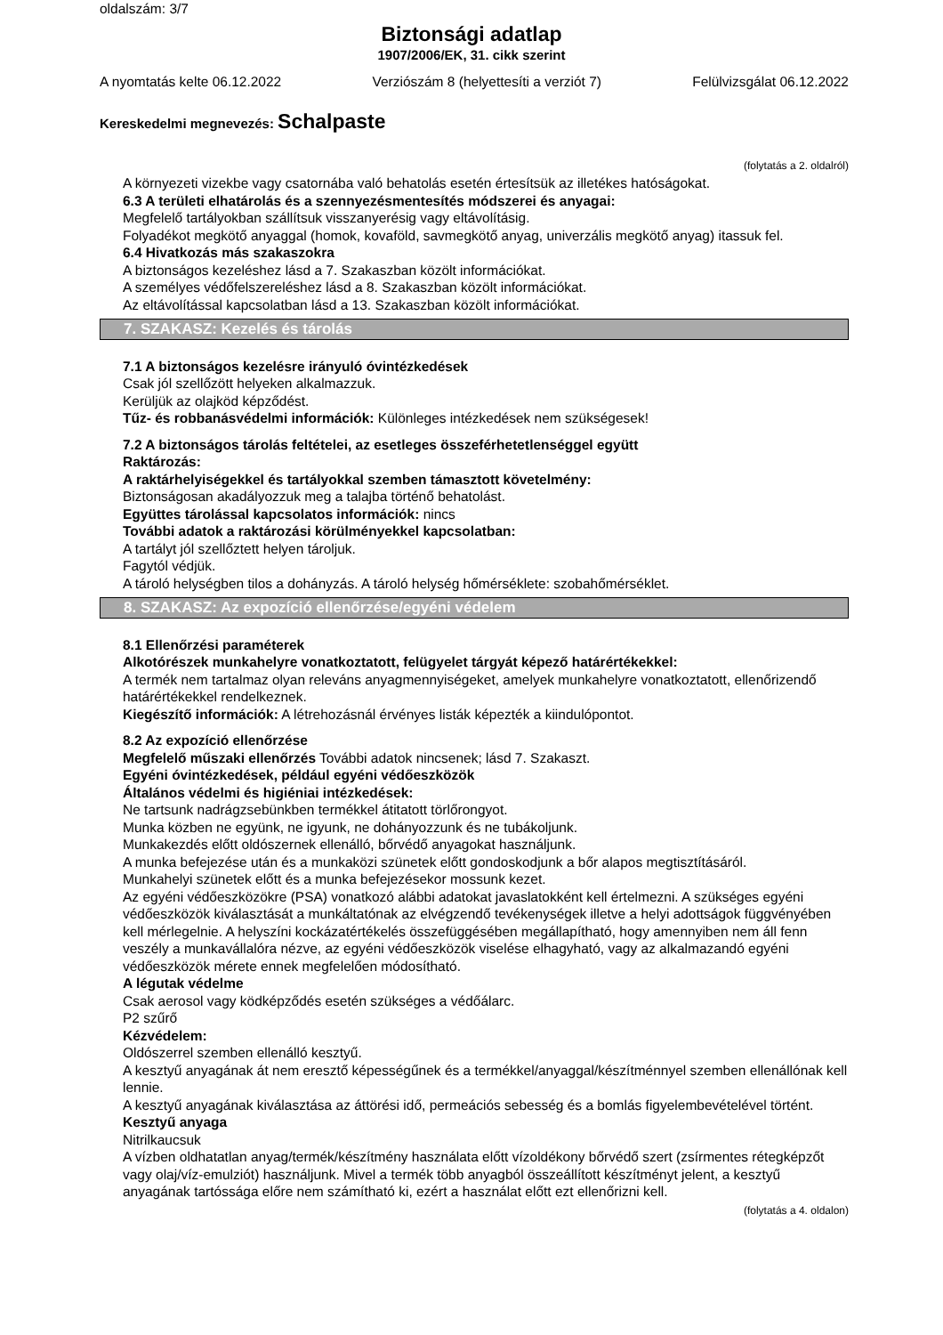oldalszám: 3/7
Biztonsági adatlap
1907/2006/EK, 31. cikk szerint
A nyomtatás kelte 06.12.2022 Verziószám 8 (helyettesíti a verziót 7) Felülvizsgálat 06.12.2022
Kereskedelmi megnevezés: Schalpaste
(folytatás a 2. oldalról)
A környezeti vizekbe vagy csatornába való behatolás esetén értesítsük az illetékes hatóságokat.
6.3 A területi elhatárolás és a szennyezésmentesítés módszerei és anyagai:
Megfelelő tartályokban szállítsuk visszanyerésig vagy eltávolításig.
Folyadékot megkötő anyaggal (homok, kovaföld, savmegkötő anyag, univerzális megkötő anyag) itassuk fel.
6.4 Hivatkozás más szakaszokra
A biztonságos kezeléshez lásd a 7. Szakaszban közölt információkat.
A személyes védőfelszereléshez lásd a 8. Szakaszban közölt információkat.
Az eltávolítással kapcsolatban lásd a 13. Szakaszban közölt információkat.
7. SZAKASZ: Kezelés és tárolás
7.1 A biztonságos kezelésre irányuló óvintézkedések
Csak jól szellőzött helyeken alkalmazzuk.
Kerüljük az olajköd képződést.
Tűz- és robbanásvédelmi információk: Különleges intézkedések nem szükségesek!
7.2 A biztonságos tárolás feltételei, az esetleges összeférhetetlenséggel együtt
Raktározás:
A raktárhelyiségekkel és tartályokkal szemben támasztott követelmény:
Biztonságosan akadályozzuk meg a talajba történő behatolást.
Együttes tárolással kapcsolatos információk: nincs
További adatok a raktározási körülményekkel kapcsolatban:
A tartályt jól szellőztett helyen tároljuk.
Fagytól védjük.
A tároló helységben tilos a dohányzás. A tároló helység hőmérséklete: szobahőmérséklet.
8. SZAKASZ: Az expozíció ellenőrzése/egyéni védelem
8.1 Ellenőrzési paraméterek
Alkotórészek munkahelyre vonatkoztatott, felügyelet tárgyát képező határértékekkel:
A termék nem tartalmaz olyan releváns anyagmennyiségeket, amelyek munkahelyre vonatkoztatott, ellenőrizendő határértékekkel rendelkeznek.
Kiegészítő információk: A létrehozásnál érvényes listák képezték a kiindulópontot.
8.2 Az expozíció ellenőrzése
Megfelelő műszaki ellenőrzés További adatok nincsenek; lásd 7. Szakaszt.
Egyéni óvintézkedések, például egyéni védőeszközök
Általános védelmi és higiéniai intézkedések:
Ne tartsunk nadrágzsebünkben termékkel átitatott törlőrongyot.
Munka közben ne együnk, ne igyunk, ne dohányozzunk és ne tubákoljunk.
Munkakezdés előtt oldószernek ellenálló, bőrvédő anyagokat használjunk.
A munka befejezése után és a munkaközi szünetek előtt gondoskodjunk a bőr alapos megtisztításáról.
Munkahelyi szünetek előtt és a munka befejezésekor mossunk kezet.
Az egyéni védőeszközökre (PSA) vonatkozó alábbi adatokat javaslatokként kell értelmezni. A szükséges egyéni védőeszközök kiválasztását a munkáltatónak az elvégzendő tevékenységek illetve a helyi adottságok függvényében kell mérlegelnie. A helyszíni kockázatértékelés összefüggésében megállapítható, hogy amennyiben nem áll fenn veszély a munkavállalóra nézve, az egyéni védőeszközök viselése elhagyható, vagy az alkalmazandó egyéni védőeszközök mérete ennek megfelelően módosítható.
A légutak védelme
Csak aerosol vagy ködképződés esetén szükséges a védőálarc.
P2 szűrő
Kézvédelem:
Oldószerrel szemben ellenálló kesztyű.
A kesztyű anyagának át nem eresztő képességűnek és a termékkel/anyaggal/készítménnyel szemben ellenállónak kell lennie.
A kesztyű anyagának kiválasztása az áttörési idő, permeációs sebesség és a bomlás figyelembevételével történt.
Kesztyű anyaga
Nitrilkaucsuk
A vízben oldhatatlan anyag/termék/készítmény használata előtt vízoldékony bőrvédő szert (zsírmentes rétegképzőt vagy olaj/víz-emulziót) használjunk. Mivel a termék több anyagból összeállított készítményt jelent, a kesztyű anyagának tartóssága előre nem számítható ki, ezért a használat előtt ezt ellenőrizni kell.
(folytatás a 4. oldalon)